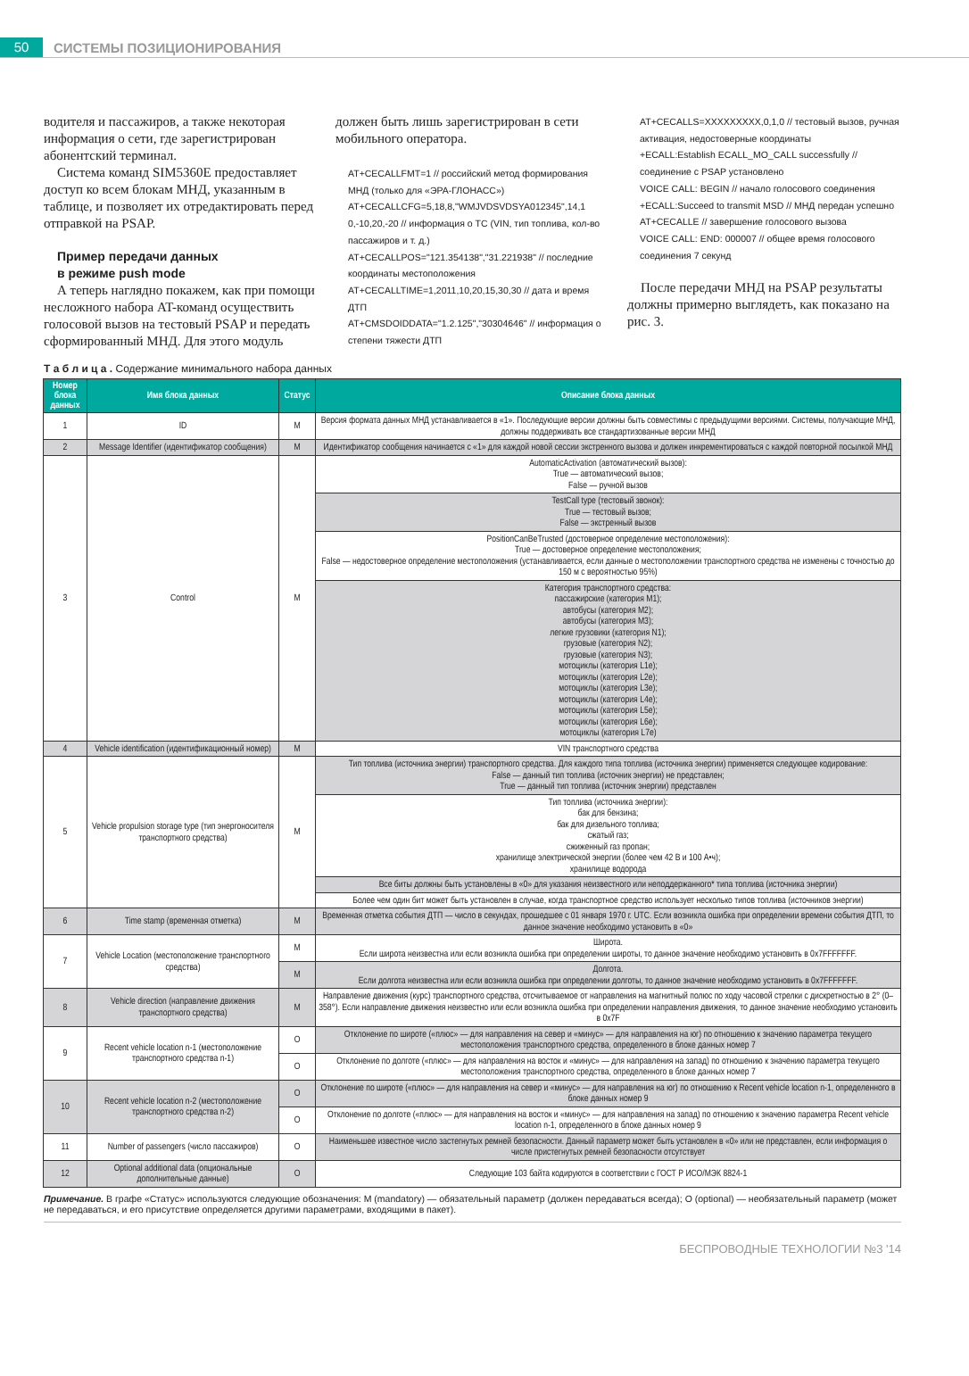50
СИСТЕМЫ ПОЗИЦИОНИРОВАНИЯ
водителя и пассажиров, а также некоторая информация о сети, где зарегистрирован абонентский терминал.
Система команд SIM5360E предоставляет доступ ко всем блокам МНД, указанным в таблице, и позволяет их отредактировать перед отправкой на PSAP.
Пример передачи данных
в режиме push mode
А теперь наглядно покажем, как при помощи несложного набора AT-команд осуществить голосовой вызов на тестовый PSAP и передать сформированный МНД. Для этого модуль
должен быть лишь зарегистрирован в сети мобильного оператора.
AT+CECALLFMT=1 // российский метод формирования МНД (только для «ЭРА-ГЛОНАСС»)
AT+CECALLCFG=5,18,8,"WMJVDSVDSYA012345",14,1 0,-10,20,-20 // информация о ТС (VIN, тип топлива, кол-во пассажиров и т. д.)
AT+CECALLPOS="121.354138","31.221938" // последние координаты местоположения
AT+CECALLTIME=1,2011,10,20,15,30,30 // дата и время ДТП
AT+CMSDOIDDATA="1.2.125","30304646" // информация о степени тяжести ДТП
AT+CECALLS=XXXXXXXXX,0,1,0 // тестовый вызов, ручная активация, недостоверные координаты
+ECALL:Establish ECALL_MO_CALL successfully // соединение с PSAP установлено
VOICE CALL: BEGIN // начало голосового соединения
+ECALL:Succeed to transmit MSD // МНД передан успешно
AT+CECALLE // завершение голосового вызова
VOICE CALL: END: 000007 // общее время голосового соединения 7 секунд
После передачи МНД на PSAP результаты должны примерно выглядеть, как показано на рис. 3.
Т а б л и ц а . Содержание минимального набора данных
| Номер блока данных | Имя блока данных | Статус | Описание блока данных |
| --- | --- | --- | --- |
| 1 | ID | M | Версия формата данных МНД устанавливается в «1». Последующие версии должны быть совместимы с предыдущими версиями. Системы, получающие МНД, должны поддерживать все стандартизованные версии МНД |
| 2 | Message Identifier (идентификатор сообщения) | M | Идентификатор сообщения начинается с «1» для каждой новой сессии экстренного вызова и должен инкрементироваться с каждой повторной посылкой МНД |
| 3 | Control | M | AutomaticActivation (автоматический вызов): True — автоматический вызов; False — ручной вызов |
| | | | TestCall type (тестовый звонок): True — тестовый вызов; False — экстренный вызов |
| | | | PositionCanBeTrusted (достоверное определение местоположения): True — достоверное определение местоположения; False — недостоверное определение местоположения (устанавливается, если данные о местоположении транспортного средства не изменены с точностью до 150 м с вероятностью 95%) |
| | | | Категория транспортного средства: пассажирские (категория M1); автобусы (категория M2); автобусы (категория M3); легкие грузовики (категория N1); грузовые (категория N2); грузовые (категория N3); мотоциклы (категория L1e); мотоциклы (категория L2e); мотоциклы (категория L3e); мотоциклы (категория L4e); мотоциклы (категория L5e); мотоциклы (категория L6e); мотоциклы (категория L7e) |
| 4 | Vehicle identification (идентификационный номер) | M | VIN транспортного средства |
| 5 | Vehicle propulsion storage type (тип энергоносителя транспортного средства) | M | Тип топлива (источника энергии) транспортного средства. Для каждого типа топлива (источника энергии) применяется следующее кодирование: False — данный тип топлива (источник энергии) не представлен; True — данный тип топлива (источник энергии) представлен |
| | | | Тип топлива (источника энергии): бак для бензина; бак для дизельного топлива; сжатый газ; сжиженный газ пропан; хранилище электрической энергии (более чем 42 В и 100 А•ч); хранилище водорода |
| | | | Все биты должны быть установлены в «0» для указания неизвестного или неподдержанного* типа топлива (источника энергии) |
| | | | Более чем один бит может быть установлен в случае, когда транспортное средство использует несколько типов топлива (источников энергии) |
| 6 | Time stamp (временная отметка) | M | Временная отметка события ДТП — число в секундах, прошедшее с 01 января 1970 г. UTC. Если возникла ошибка при определении времени события ДТП, то данное значение необходимо установить в «0» |
| 7 | Vehicle Location (местоположение транспортного средства) | M | Широта. Если широта неизвестна или если возникла ошибка при определении широты, то данное значение необходимо установить в 0x7FFFFFFF. |
| | | M | Долгота. Если долгота неизвестна или если возникла ошибка при определении долготы, то данное значение необходимо установить в 0x7FFFFFFF. |
| 8 | Vehicle direction (направление движения транспортного средства) | M | Направление движения (курс) транспортного средства, отсчитываемое от направления на магнитный полюс по ходу часовой стрелки с дискретностью в 2° (0–358°). Если направление движения неизвестно или если возникла ошибка при определении направления движения, то данное значение необходимо установить в 0x7F |
| 9 | Recent vehicle location n-1 (местоположение транспортного средства n-1) | O | Отклонение по широте («плюс» — для направления на север и «минус» — для направления на юг) по отношению к значению параметра текущего местоположения транспортного средства, определенного в блоке данных номер 7 |
| | | O | Отклонение по долготе («плюс» — для направления на восток и «минус» — для направления на запад) по отношению к значению параметра текущего местоположения транспортного средства, определенного в блоке данных номер 7 |
| 10 | Recent vehicle location n-2 (местоположение транспортного средства n-2) | O | Отклонение по широте («плюс» — для направления на север и «минус» — для направления на юг) по отношению к Recent vehicle location n-1, определенного в блоке данных номер 9 |
| | | O | Отклонение по долготе («плюс» — для направления на восток и «минус» — для направления на запад) по отношению к значению параметра Recent vehicle location n-1, определенного в блоке данных номер 9 |
| 11 | Number of passengers (число пассажиров) | O | Наименьшее известное число застегнутых ремней безопасности. Данный параметр может быть установлен в «0» или не представлен, если информация о числе пристегнутых ремней безопасности отсутствует |
| 12 | Optional additional data (опциональные дополнительные данные) | O | Следующие 103 байта кодируются в соответствии с ГОСТ Р ИСО/МЭК 8824-1 |
Примечание. В графе «Статус» используются следующие обозначения: M (mandatory) — обязательный параметр (должен передаваться всегда); O (optional) — необязательный параметр (может не передаваться, и его присутствие определяется другими параметрами, входящими в пакет).
БЕСПРОВОДНЫЕ ТЕХНОЛОГИИ №3 '14